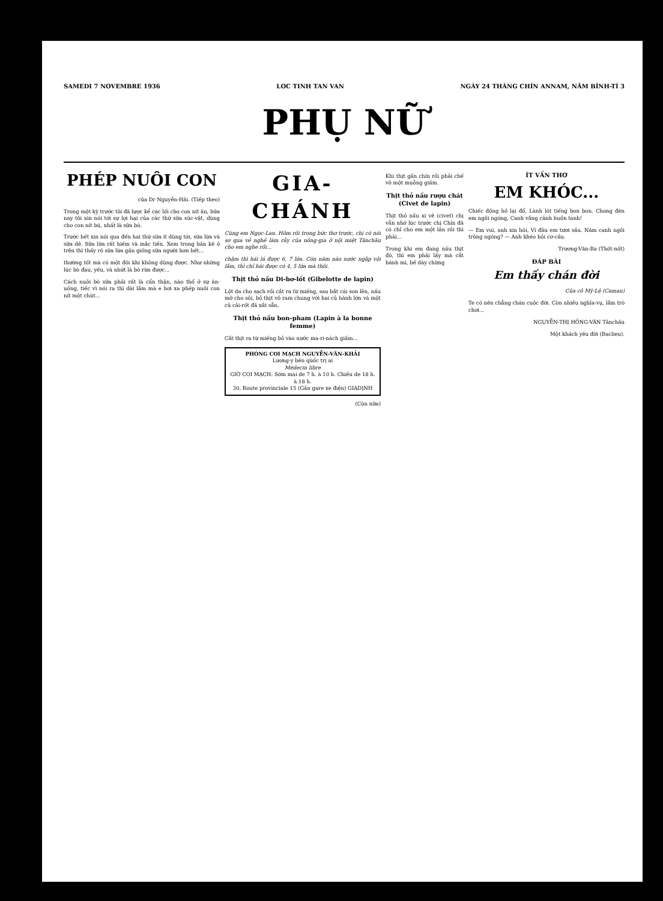SAMEDI 7 NOVEMBRE 1936 LOC TINH TAN VAN NGÀY 24 THÁNG CHÍN ANNAM, NĂM BÍNH-TÍ 3
PHỤ NỮ
PHÉP NUÔI CON
của Dr Nguyễn-Hải. (Tiếp theo)
Trong một kỳ trước tôi đã lược kể các lối cho con nít ăn, bữa nay tôi xin nói tới sự lợi hại của các thứ sữa súc-vật, dùng cho con nít bú, nhất là sữa bò.
Trước hết xin nói qua đến hai thứ sữa ít dùng tới, sữa lừa và sữa dê. Sữa lừa rất hiếm và mắc tiền. Xem trong bản kê ở trên thì thấy rõ sữa lừa gần giống sữa người hơn hết...
thường tốt mà có một đôi khi không dùng được. Như những lúc bò đau, yếu, và nhứt là bò rừa được...
Cách nuôi bò sữa phải rất là cẩn thận, nào thổ ở sự ăn-uống, tiếc vì nói ra thì dài lắm mà e hơi xa phép nuôi con nít một chút...
GIA-CHÁNH
Cùng em Ngọc-Lan. Hôm rồi trong bức thơ trước, chị có nói sơ qua về nghề làm rẫy của nông-gia ở nội miệt Tânchâu cho em nghe rồi...
chậm thì hái lá được 6, 7 lứa. Còn năm nào nước ngập vội lắm, thì chỉ hái được có 4, 5 lứa mà thôi.
Thịt thỏ nấu Di-bơ-lốt (Gibelotte de lapin)
Lột da cho sạch rồi cắt ra từ miếng, sau bắt cái son lên, nấu mỡ cho sôi, bỏ thịt vô ram chung với hai củ hành lớn và một củ cải-rốt đã xắt sẵn.
Thịt thỏ nấu bon-pham (Lapin à la bonne femme)
Cắt thịt ra từ miếng bỏ vào nước ma-ri-nách giấm...
PHÒNG COI MẠCH NGUYỄN-VĂN-KHẢI
Lương-y bên quốc trị ai
Médecin libre
GIỜ COI MẠCH: Sớm mai de 7 h. à 10 h. Chiều de 18 h. à 18 h.
30, Route provinciale 15 (Gần gare xe điện) GIADỊNH
(Còn nữa)
Khi thịt gần chín rồi phải chế vô một muỗng giấm.
Thịt thỏ nấu rượu chát (Civet de lapin)
Thịt thỏ nấu xi vê (civet) chị vẫn nhớ lúc trước chị Chín đã có chỉ cho em một lần rồi thì phải...
Trong khi em đang nấu thịt đó, thì em phải lấy mà cắt bánh mì, bề dày chừng
ÍT VẦN THƠ
EM KHÓC...
Chiếc đồng hồ lại đổ, Lành lót tiếng bon bon. Chong đèn em ngồi ngóng, Canh vắng cảnh buồn tanh!
— Em vui, anh xin hỏi, Vì đâu em tươi sầu. Năm canh ngồi trông ngóng? — Anh khéo hỏi cơ-cầu.
Trương-Văn-Ba (Thốt-nốt)
ĐÁP BÀI
Em thấy chán đời
Của cô Mỹ-Lệ (Camau)
Te có nên chẳng chán cuộc đời. Còn nhiều nghĩa-vụ, lắm trò chơi...
NGUYỄN-THỊ HỒNG-VÂN Tânchâu
Một khách yêu đời (Baclieu).